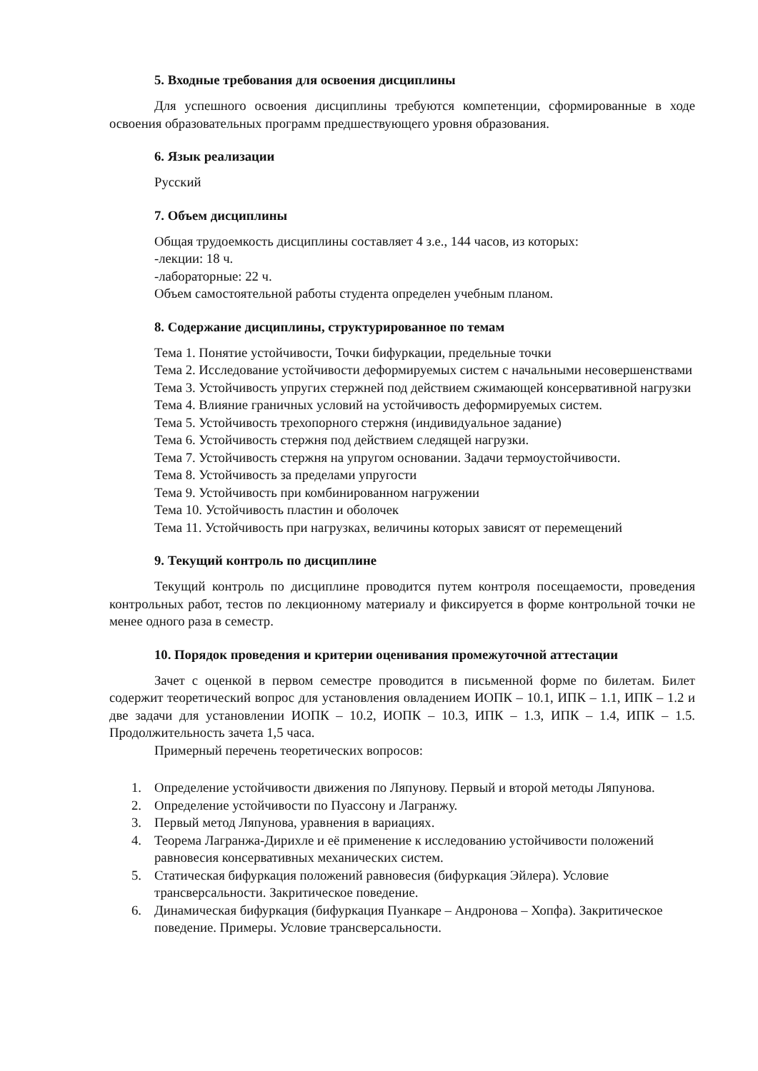5. Входные требования для освоения дисциплины
Для успешного освоения дисциплины требуются компетенции, сформированные в ходе освоения образовательных программ предшествующего уровня образования.
6. Язык реализации
Русский
7. Объем дисциплины
Общая трудоемкость дисциплины составляет 4 з.е., 144 часов, из которых:
-лекции: 18 ч.
-лабораторные: 22 ч.
Объем самостоятельной работы студента определен учебным планом.
8. Содержание дисциплины, структурированное по темам
Тема 1. Понятие устойчивости, Точки бифуркации, предельные точки
Тема 2. Исследование устойчивости деформируемых систем с начальными несовершенствами
Тема 3. Устойчивость упругих стержней под действием сжимающей консервативной нагрузки
Тема 4. Влияние граничных условий на устойчивость деформируемых систем.
Тема 5. Устойчивость трехопорного стержня (индивидуальное задание)
Тема 6. Устойчивость стержня под действием следящей нагрузки.
Тема 7. Устойчивость стержня на упругом основании. Задачи термоустойчивости.
Тема 8. Устойчивость за пределами упругости
Тема 9. Устойчивость при комбинированном нагружении
Тема 10. Устойчивость пластин и оболочек
Тема 11. Устойчивость при нагрузках, величины которых зависят от перемещений
9. Текущий контроль по дисциплине
Текущий контроль по дисциплине проводится путем контроля посещаемости, проведения контрольных работ, тестов по лекционному материалу и фиксируется в форме контрольной точки не менее одного раза в семестр.
10. Порядок проведения и критерии оценивания промежуточной аттестации
Зачет с оценкой в первом семестре проводится в письменной форме по билетам. Билет содержит теоретический вопрос для установления овладением ИОПК – 10.1, ИПК – 1.1, ИПК – 1.2 и две задачи для установлении ИОПК – 10.2, ИОПК – 10.3, ИПК – 1.3, ИПК – 1.4, ИПК – 1.5. Продолжительность зачета 1,5 часа.
Примерный перечень теоретических вопросов:
1. Определение устойчивости движения по Ляпунову. Первый и второй методы Ляпунова.
2. Определение устойчивости по Пуассону и Лагранжу.
3. Первый метод Ляпунова, уравнения в вариациях.
4. Теорема Лагранжа-Дирихле и её применение к исследованию устойчивости положений равновесия консервативных механических систем.
5. Статическая бифуркация положений равновесия (бифуркация Эйлера). Условие трансверсальности. Закритическое поведение.
6. Динамическая бифуркация (бифуркация Пуанкаре – Андронова – Хопфа). Закритическое поведение. Примеры. Условие трансверсальности.